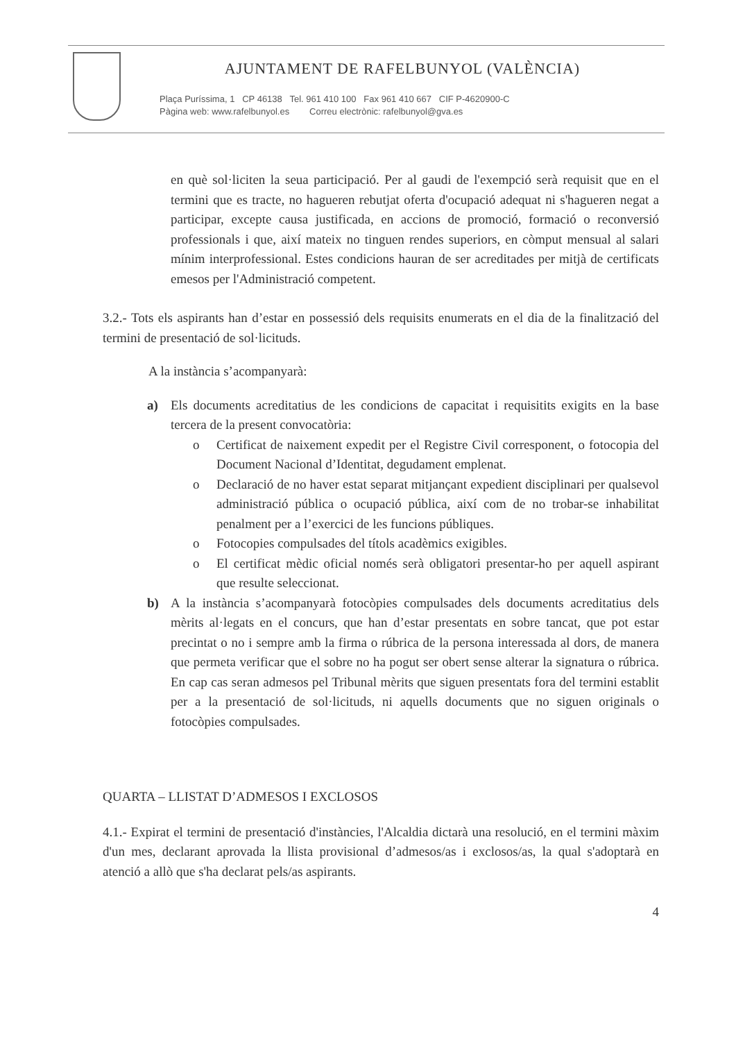AJUNTAMENT DE RAFELBUNYOL (VALÈNCIA)
Plaça Puríssima, 1 CP 46138 Tel. 961 410 100 Fax 961 410 667 CIF P-4620900-C
Pàgina web: www.rafelbunyol.es Correu electrònic: rafelbunyol@gva.es
en què sol·liciten la seua participació. Per al gaudi de l'exempció serà requisit que en el termini que es tracte, no hagueren rebutjat oferta d'ocupació adequat ni s'hagueren negat a participar, excepte causa justificada, en accions de promoció, formació o reconversió professionals i que, així mateix no tinguen rendes superiors, en còmput mensual al salari mínim interprofessional. Estes condicions hauran de ser acreditades per mitjà de certificats emesos per l'Administració competent.
3.2.- Tots els aspirants han d’estar en possessió dels requisits enumerats en el dia de la finalització del termini de presentació de sol·licituds.
A la instància s’acompanyarà:
a) Els documents acreditatius de les condicions de capacitat i requisitits exigits en la base tercera de la present convocatòria:
o Certificat de naixement expedit per el Registre Civil corresponent, o fotocopia del Document Nacional d’Identitat, degudament emplenat.
o Declaració de no haver estat separat mitjançant expedient disciplinari per qualsevol administració pública o ocupació pública, així com de no trobar-se inhabilitat penalment per a l’exercici de les funcions públiques.
o Fotocopies compulsades del títols acadèmics exigibles.
o El certificat mèdic oficial només serà obligatori presentar-ho per aquell aspirant que resulte seleccionat.
b) A la instància s’acompanyarà fotocòpies compulsades dels documents acreditatius dels mèrits al·legats en el concurs, que han d’estar presentats en sobre tancat, que pot estar precintat o no i sempre amb la firma o rúbrica de la persona interessada al dors, de manera que permeta verificar que el sobre no ha pogut ser obert sense alterar la signatura o rúbrica. En cap cas seran admesos pel Tribunal mèrits que siguen presentats fora del termini establit per a la presentació de sol·licituds, ni aquells documents que no siguen originals o fotocòpies compulsades.
QUARTA – LLISTAT D’ADMESOS I EXCLOSOS
4.1.- Expirat el termini de presentació d'instàncies, l'Alcaldia dictarà una resolució, en el termini màxim d'un mes, declarant aprovada la llista provisional d’admesos/as i exclosos/as, la qual s'adoptarà en atenció a allò que s'ha declarat pels/as aspirants.
4